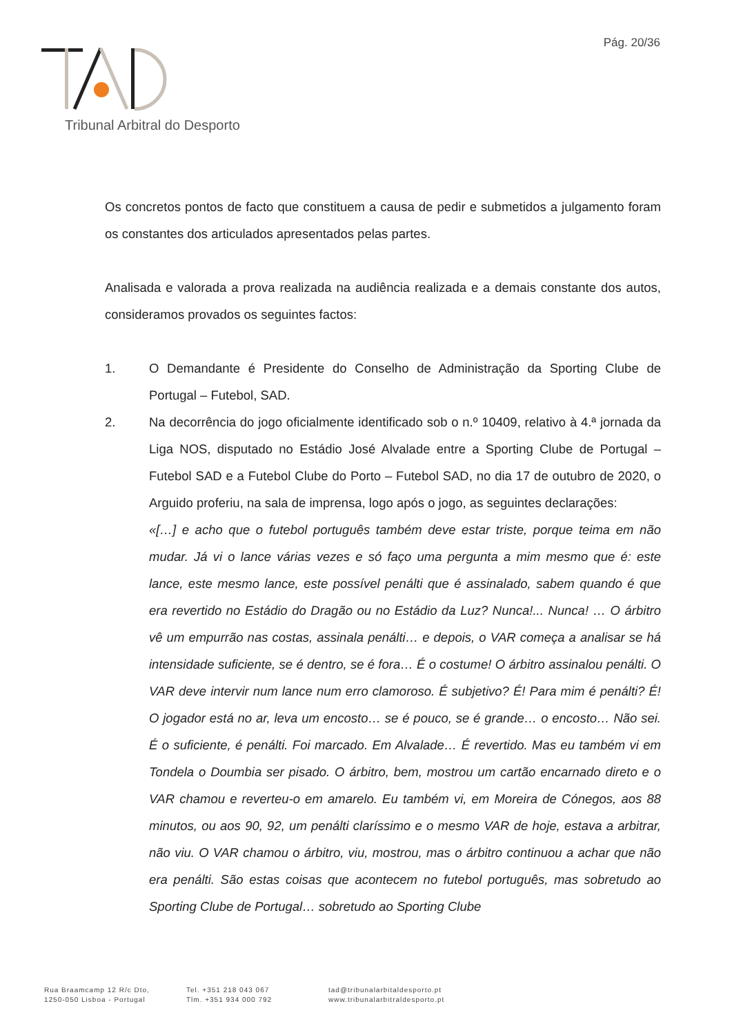Pág. 20/36
Tribunal Arbitral do Desporto
Os concretos pontos de facto que constituem a causa de pedir e submetidos a julgamento foram os constantes dos articulados apresentados pelas partes.
Analisada e valorada a prova realizada na audiência realizada e a demais constante dos autos, consideramos provados os seguintes factos:
1. O Demandante é Presidente do Conselho de Administração da Sporting Clube de Portugal – Futebol, SAD.
2. Na decorrência do jogo oficialmente identificado sob o n.º 10409, relativo à 4.ª jornada da Liga NOS, disputado no Estádio José Alvalade entre a Sporting Clube de Portugal – Futebol SAD e a Futebol Clube do Porto – Futebol SAD, no dia 17 de outubro de 2020, o Arguido proferiu, na sala de imprensa, logo após o jogo, as seguintes declarações:
«[…] e acho que o futebol português também deve estar triste, porque teima em não mudar. Já vi o lance várias vezes e só faço uma pergunta a mim mesmo que é: este lance, este mesmo lance, este possível penálti que é assinalado, sabem quando é que era revertido no Estádio do Dragão ou no Estádio da Luz? Nunca!... Nunca! … O árbitro vê um empurrão nas costas, assinala penálti… e depois, o VAR começa a analisar se há intensidade suficiente, se é dentro, se é fora… É o costume! O árbitro assinalou penálti. O VAR deve intervir num lance num erro clamoroso. É subjetivo? É! Para mim é penálti? É! O jogador está no ar, leva um encosto… se é pouco, se é grande… o encosto… Não sei. É o suficiente, é penálti. Foi marcado. Em Alvalade… É revertido. Mas eu também vi em Tondela o Doumbia ser pisado. O árbitro, bem, mostrou um cartão encarnado direto e o VAR chamou e reverteu-o em amarelo. Eu também vi, em Moreira de Cónegos, aos 88 minutos, ou aos 90, 92, um penálti claríssimo e o mesmo VAR de hoje, estava a arbitrar, não viu. O VAR chamou o árbitro, viu, mostrou, mas o árbitro continuou a achar que não era penálti. São estas coisas que acontecem no futebol português, mas sobretudo ao Sporting Clube de Portugal… sobretudo ao Sporting Clube
Rua Braamcamp 12 R/c Dto,
1250-050 Lisboa - Portugal
Tel. +351 218 043 067
Tlm. +351 934 000 792
tad@tribunalarbitaldesporto.pt
www.tribunalarbitraldesporto.pt